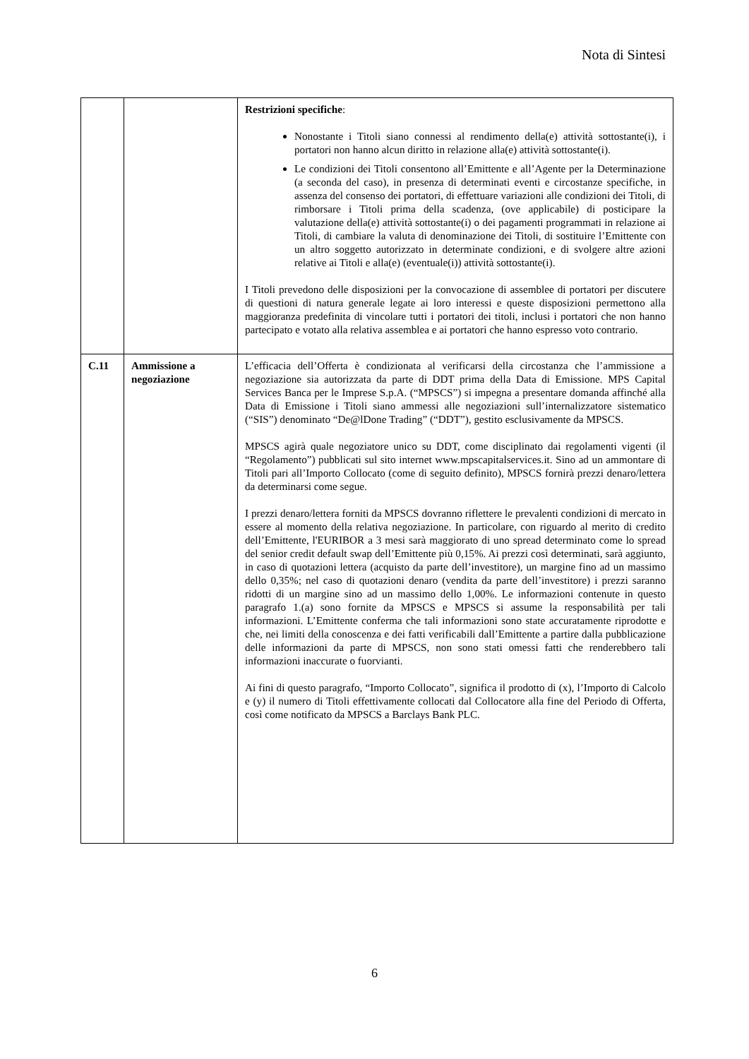Nota di Sintesi
| | | Restrizioni specifiche : Nonostante i Titoli siano connessi al rendimento della(e) attività sottostante(i), i portatori non hanno alcun diritto in relazione alla(e) attività sottostante(i). Le condizioni dei Titoli consentono all’Emittente e all’Agente per la Determinazione (a seconda del caso), in presenza di determinati eventi e circostanze specifiche, in assenza del consenso dei portatori, di effettuare variazioni alle condizioni dei Titoli, di rimborsare i Titoli prima della scadenza, (ove applicabile) di posticipare la valutazione della(e) attività sottostante(i) o dei pagamenti programmati in relazione ai Titoli, di cambiare la valuta di denominazione dei Titoli, di sostituire l’Emittente con un altro soggetto autorizzato in determinate condizioni, e di svolgere altre azioni relative ai Titoli e alla(e) (eventuale(i)) attività sottostante(i). I Titoli prevedono delle disposizioni per la convocazione di assemblee di portatori per discutere di questioni di natura generale legate ai loro interessi e queste disposizioni permettono alla maggioranza predefinita di vincolare tutti i portatori dei titoli, inclusi i portatori che non hanno partecipato e votato alla relativa assemblea e ai portatori che hanno espresso voto contrario. |
| C.11 | Ammissione a negoziazione | L’efficacia dell’Offerta è condizionata al verificarsi della circostanza che l’ammissione a negoziazione sia autorizzata da parte di DDT prima della Data di Emissione. MPS Capital Services Banca per le Imprese S.p.A. (“MPSCS”) si impegna a presentare domanda affinché alla Data di Emissione i Titoli siano ammessi alle negoziazioni sull’internalizzatore sistematico (“SIS”) denominato “De@lDone Trading” (“DDT”), gestito esclusivamente da MPSCS. MPSCS agirà quale negoziatore unico su DDT, come disciplinato dai regolamenti vigenti (il “Regolamento”) pubblicati sul sito internet www.mpscapitalservices.it. Sino ad un ammontare di Titoli pari all’Importo Collocato (come di seguito definito), MPSCS fornirà prezzi denaro/lettera da determinarsi come segue. I prezzi denaro/lettera forniti da MPSCS dovranno riflettere le prevalenti condizioni di mercato in essere al momento della relativa negoziazione. In particolare, con riguardo al merito di credito dell’Emittente, l'EURIBOR a 3 mesi sarà maggiorato di uno spread determinato come lo spread del senior credit default swap dell’Emittente più 0,15%. Ai prezzi così determinati, sarà aggiunto, in caso di quotazioni lettera (acquisto da parte dell’investitore), un margine fino ad un massimo dello 0,35%; nel caso di quotazioni denaro (vendita da parte dell’investitore) i prezzi saranno ridotti di un margine sino ad un massimo dello 1,00%. Le informazioni contenute in questo paragrafo 1.(a) sono fornite da MPSCS e MPSCS si assume la responsabilità per tali informazioni. L’Emittente conferma che tali informazioni sono state accuratamente riprodotte e che, nei limiti della conoscenza e dei fatti verificabili dall’Emittente a partire dalla pubblicazione delle informazioni da parte di MPSCS, non sono stati omessi fatti che renderebbero tali informazioni inaccurate o fuorvianti. Ai fini di questo paragrafo, “Importo Collocato”, significa il prodotto di (x), l’Importo di Calcolo e (y) il numero di Titoli effettivamente collocati dal Collocatore alla fine del Periodo di Offerta, così come notificato da MPSCS a Barclays Bank PLC. |
6